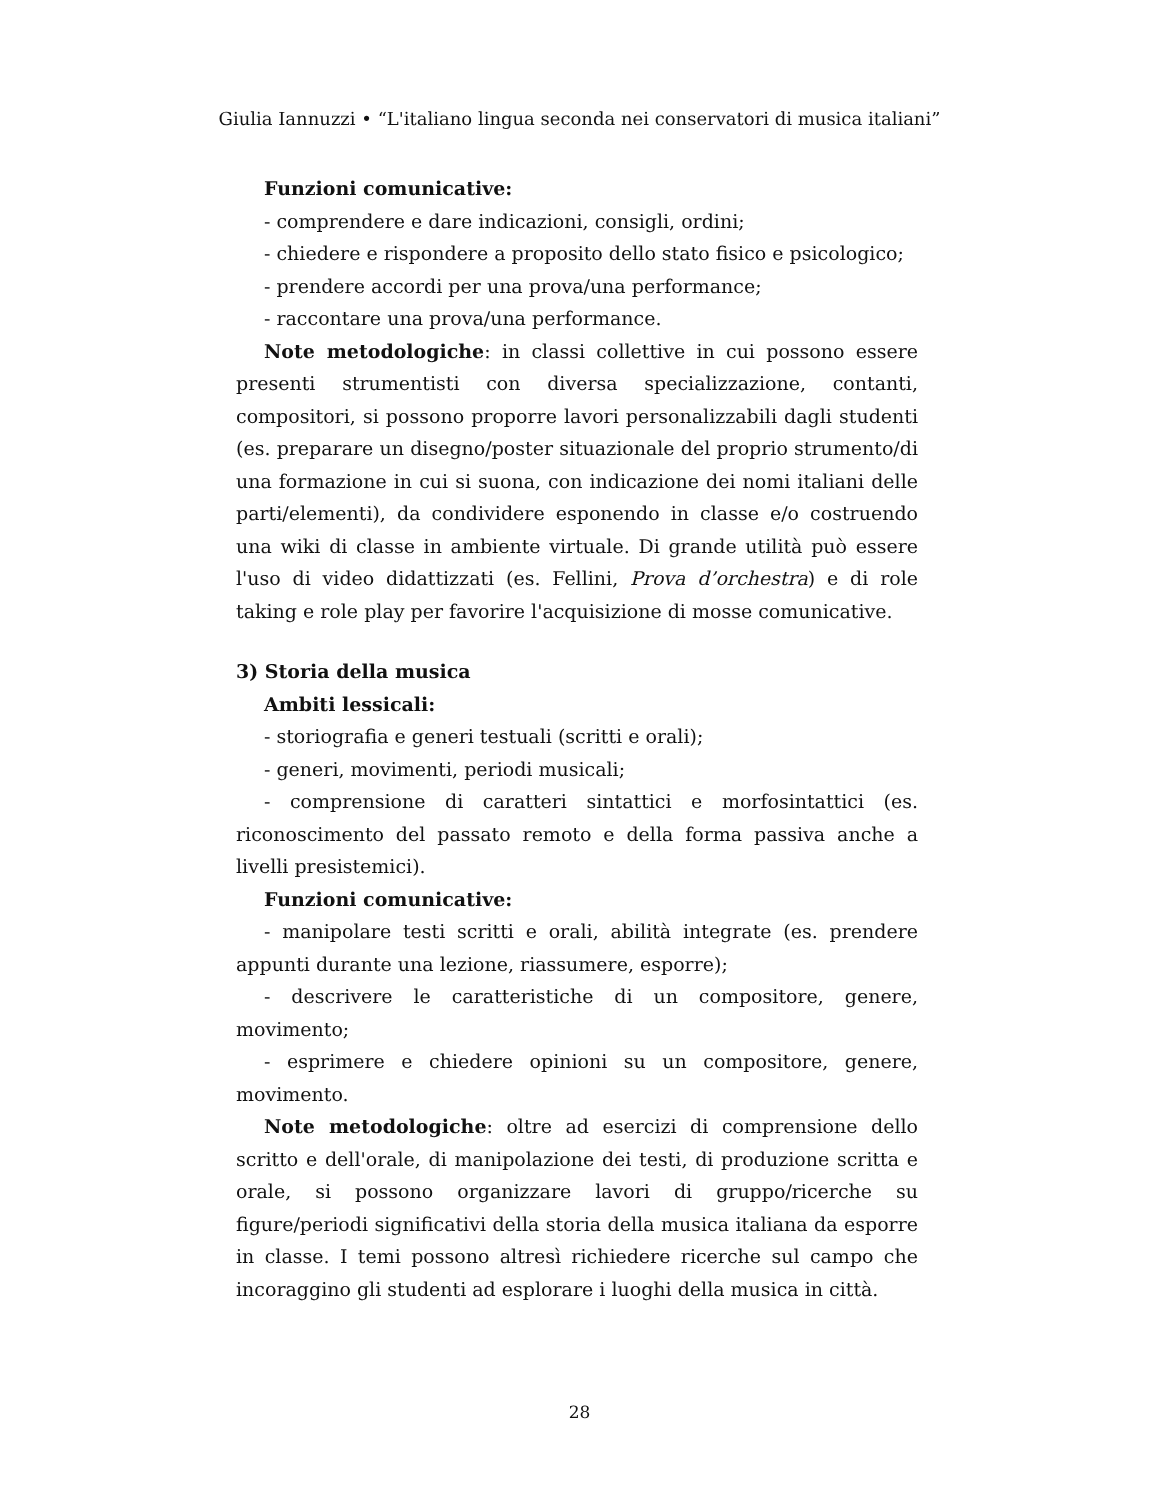Giulia Iannuzzi • “L'italiano lingua seconda nei conservatori di musica italiani”
Funzioni comunicative:
- comprendere e dare indicazioni, consigli, ordini;
- chiedere e rispondere a proposito dello stato fisico e psicologico;
- prendere accordi per una prova/una performance;
- raccontare una prova/una performance.
Note metodologiche: in classi collettive in cui possono essere presenti strumentisti con diversa specializzazione, contanti, compositori, si possono proporre lavori personalizzabili dagli studenti (es. preparare un disegno/poster situazionale del proprio strumento/di una formazione in cui si suona, con indicazione dei nomi italiani delle parti/elementi), da condividere esponendo in classe e/o costruendo una wiki di classe in ambiente virtuale. Di grande utilità può essere l'uso di video didattizzati (es. Fellini, Prova d’orchestra) e di role taking e role play per favorire l'acquisizione di mosse comunicative.
3) Storia della musica
Ambiti lessicali:
- storiografia e generi testuali (scritti e orali);
- generi, movimenti, periodi musicali;
- comprensione di caratteri sintattici e morfosintattici (es. riconoscimento del passato remoto e della forma passiva anche a livelli presistemici).
Funzioni comunicative:
- manipolare testi scritti e orali, abilità integrate (es. prendere appunti durante una lezione, riassumere, esporre);
- descrivere le caratteristiche di un compositore, genere, movimento;
- esprimere e chiedere opinioni su un compositore, genere, movimento.
Note metodologiche: oltre ad esercizi di comprensione dello scritto e dell'orale, di manipolazione dei testi, di produzione scritta e orale, si possono organizzare lavori di gruppo/ricerche su figure/periodi significativi della storia della musica italiana da esporre in classe. I temi possono altresì richiedere ricerche sul campo che incoraggino gli studenti ad esplorare i luoghi della musica in città.
28